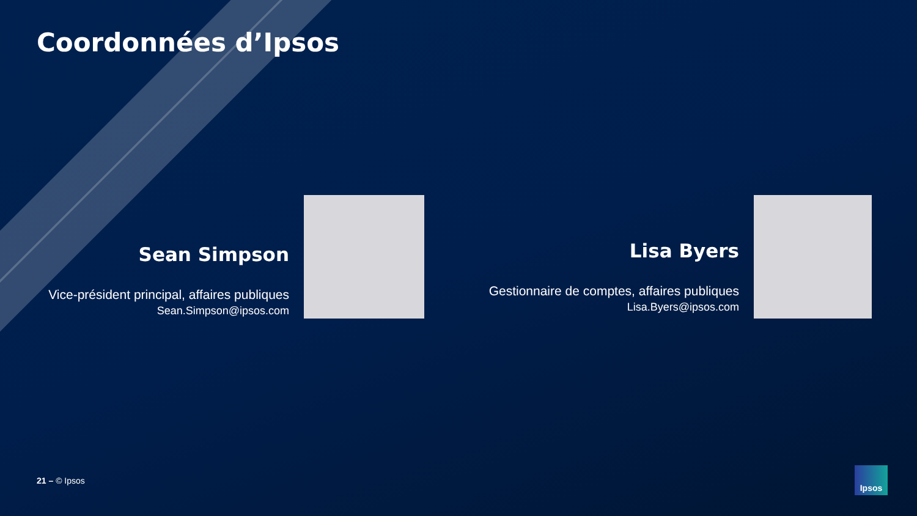Coordonnées d’Ipsos
Sean Simpson
Vice-président principal, affaires publiques
Sean.Simpson@ipsos.com
Lisa Byers
Gestionnaire de comptes, affaires publiques
Lisa.Byers@ipsos.com
21 – © Ipsos
Ipsos